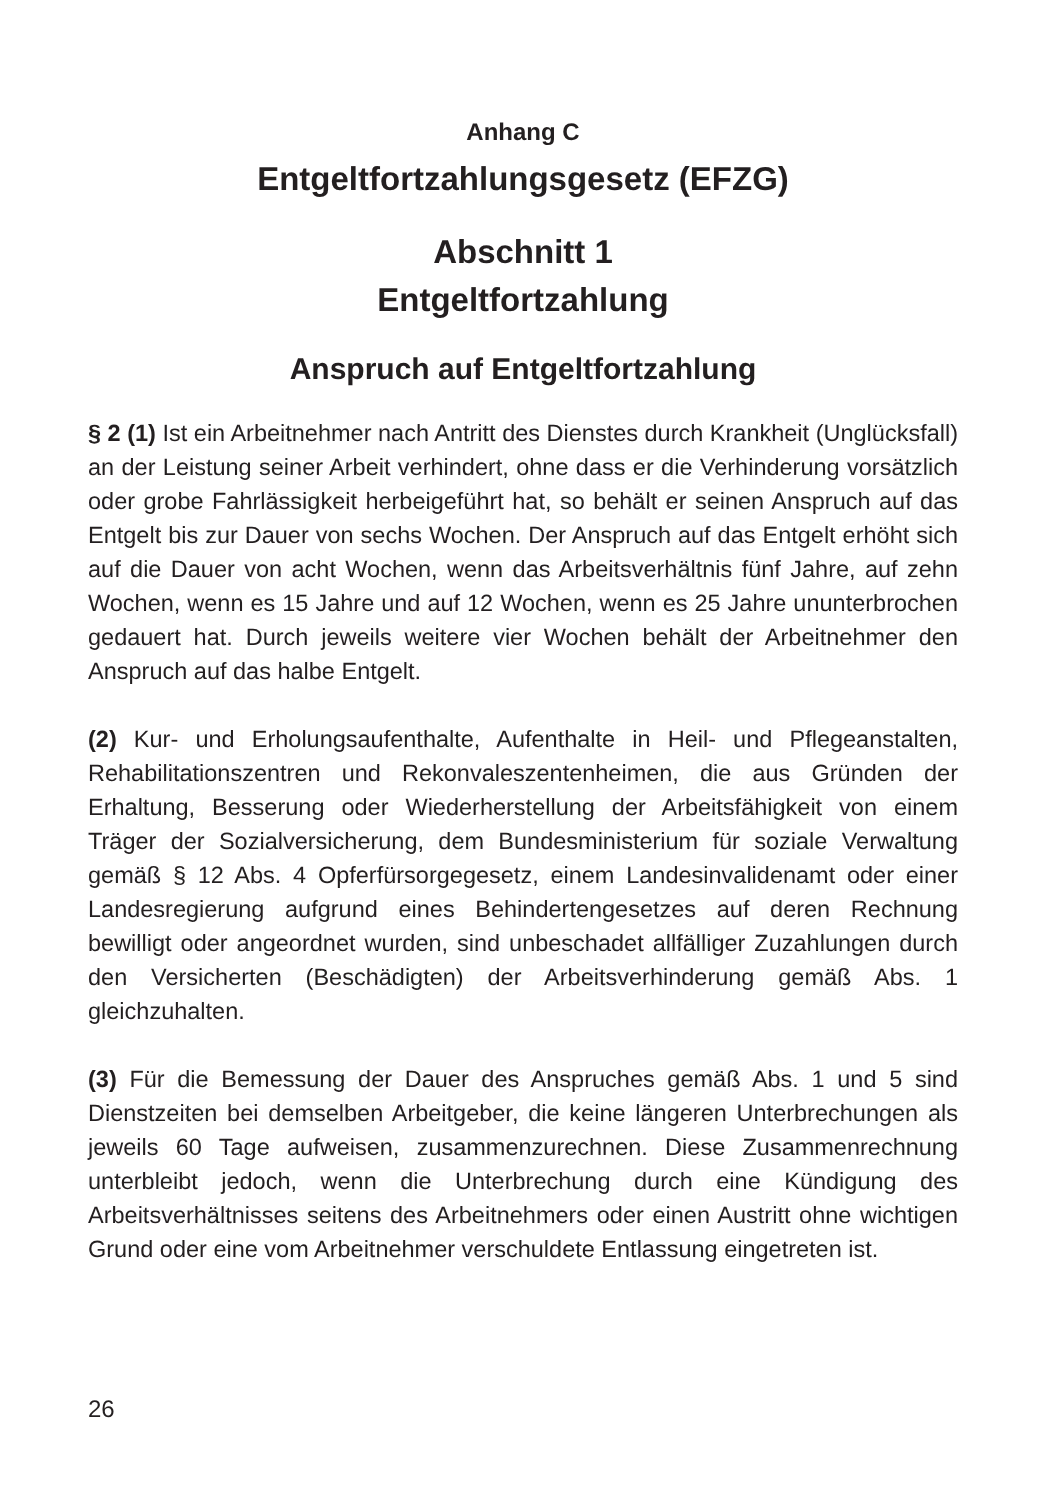Anhang C
Entgeltfortzahlungsgesetz (EFZG)
Abschnitt 1
Entgeltfortzahlung
Anspruch auf Entgeltfortzahlung
§ 2 (1) Ist ein Arbeitnehmer nach Antritt des Dienstes durch Krankheit (Unglücksfall) an der Leistung seiner Arbeit verhindert, ohne dass er die Verhinderung vorsätzlich oder grobe Fahrlässigkeit herbeigeführt hat, so behält er seinen Anspruch auf das Entgelt bis zur Dauer von sechs Wochen. Der Anspruch auf das Entgelt erhöht sich auf die Dauer von acht Wochen, wenn das Arbeitsverhältnis fünf Jahre, auf zehn Wochen, wenn es 15 Jahre und auf 12 Wochen, wenn es 25 Jahre ununterbrochen gedauert hat. Durch jeweils weitere vier Wochen behält der Arbeitnehmer den Anspruch auf das halbe Entgelt.
(2) Kur- und Erholungsaufenthalte, Aufenthalte in Heil- und Pflegeanstalten, Rehabilitationszentren und Rekonvaleszentenheimen, die aus Gründen der Erhaltung, Besserung oder Wiederherstellung der Arbeitsfähigkeit von einem Träger der Sozialversicherung, dem Bundesministerium für soziale Verwaltung gemäß § 12 Abs. 4 Opferfürsorgegesetz, einem Landesinvalidenamt oder einer Landesregierung aufgrund eines Behindertengesetzes auf deren Rechnung bewilligt oder angeordnet wurden, sind unbeschadet allfälliger Zuzahlungen durch den Versicherten (Beschädigten) der Arbeitsverhinderung gemäß Abs. 1 gleichzuhalten.
(3) Für die Bemessung der Dauer des Anspruches gemäß Abs. 1 und 5 sind Dienstzeiten bei demselben Arbeitgeber, die keine längeren Unterbrechungen als jeweils 60 Tage aufweisen, zusammenzurechnen. Diese Zusammenrechnung unterbleibt jedoch, wenn die Unterbrechung durch eine Kündigung des Arbeitsverhältnisses seitens des Arbeitnehmers oder einen Austritt ohne wichtigen Grund oder eine vom Arbeitnehmer verschuldete Entlassung eingetreten ist.
26